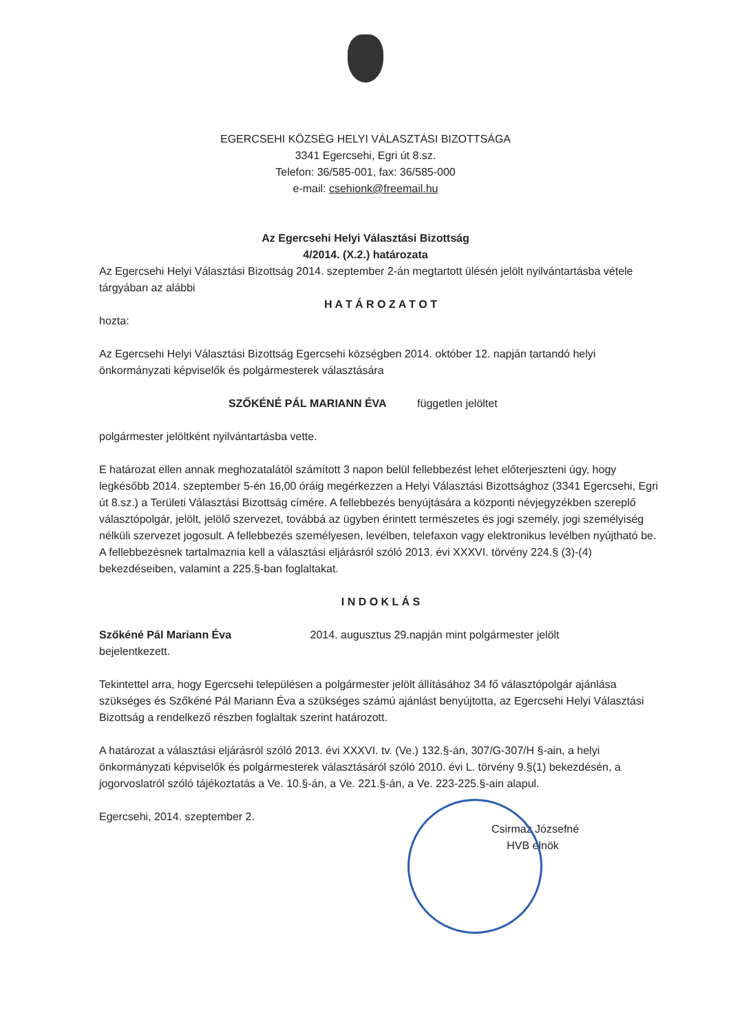EGERCSEHI KÖZSÉG HELYI VÁLASZTÁSI BIZOTTSÁGA
3341 Egercsehi, Egri út 8.sz.
Telefon: 36/585-001, fax: 36/585-000
e-mail: csehionk@freemail.hu
Az Egercsehi Helyi Választási Bizottság
4/2014. (X.2.) határozata
Az Egercsehi Helyi Választási Bizottság 2014. szeptember 2-án megtartott ülésén jelölt nyilvántartásba vétele tárgyában az alábbi
H A T Á R O Z A T O T
hozta:
Az Egercsehi Helyi Választási Bizottság Egercsehi községben 2014. október 12. napján tartandó helyi önkormányzati képviselők és polgármesterek választására
SZŐKÉNÉ PÁL MARIANN ÉVA független jelöltet
polgármester jelöltként nyilvántartásba vette.
E határozat ellen annak meghozatalától számított 3 napon belül fellebbezést lehet előterjeszteni úgy, hogy legkésőbb 2014. szeptember 5-én 16,00 óráig megérkezzen a Helyi Választási Bizottsághoz (3341 Egercsehi, Egri út 8.sz.) a Területi Választási Bizottság címére. A fellebbezés benyújtására a központi névjegyzékben szereplő választópolgár, jelölt, jelölő szervezet, továbbá az ügyben érintett természetes és jogi személy, jogi személyiség nélküli szervezet jogosult. A fellebbezés személyesen, levélben, telefaxon vagy elektronikus levélben nyújtható be. A fellebbezésnek tartalmaznia kell a választási eljárásról szóló 2013. évi XXXVI. törvény 224.§ (3)-(4) bekezdéseiben, valamint a 225.§-ban foglaltakat.
I N D O K L Á S
Szőkéné Pál Mariann Éva 2014. augusztus 29.napján mint polgármester jelölt
bejelentkezett.
Tekintettel arra, hogy Egercsehi településen a polgármester jelölt állításához 34 fő választópolgár ajánlása szükséges és Szőkéné Pál Mariann Éva a szükséges számú ajánlást benyújtotta, az Egercsehi Helyi Választási Bizottság a rendelkező részben foglaltak szerint határozott.
A határozat a választási eljárásról szóló 2013. évi XXXVI. tv. (Ve.) 132.§-án, 307/G-307/H §-ain, a helyi önkormányzati képviselők és polgármesterek választásáról szóló 2010. évi L. törvény 9.§(1) bekezdésén, a jogorvoslatról szóló tájékoztatás a Ve. 10.§-án, a Ve. 221.§-án, a Ve. 223-225.§-ain alapul.
Egercsehi, 2014. szeptember 2.
Csirmaz Józsefné
HVB elnök